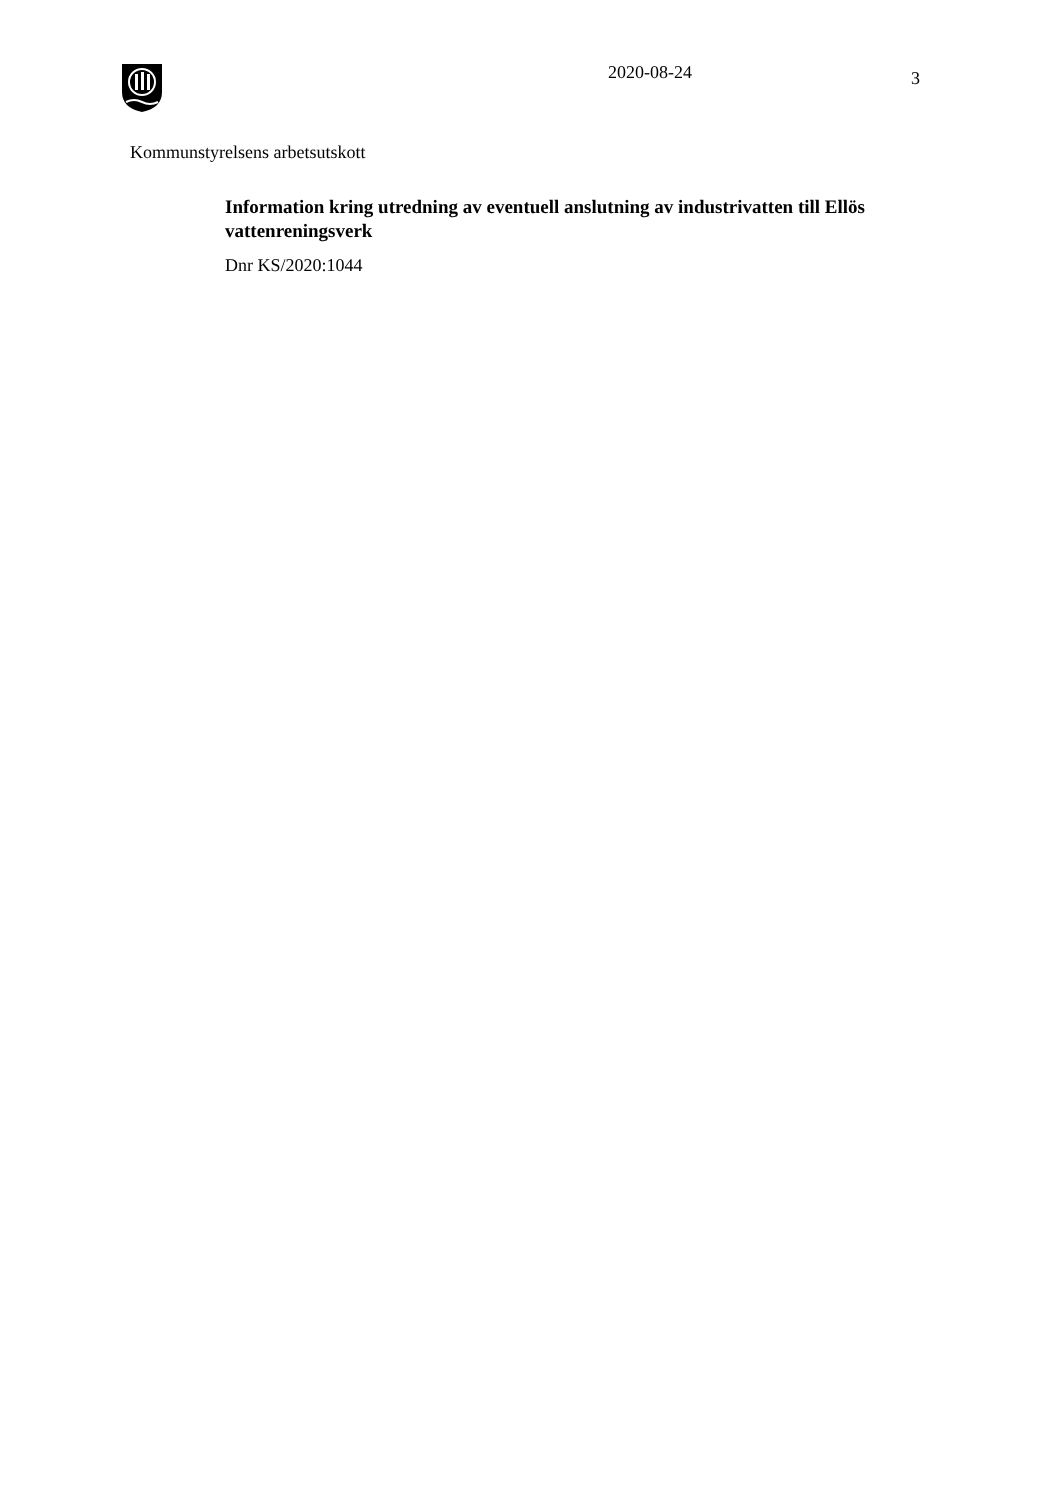2020-08-24
3
Kommunstyrelsens arbetsutskott
Information kring utredning av eventuell anslutning av industrivatten till Ellös vattenreningsverk
Dnr KS/2020:1044